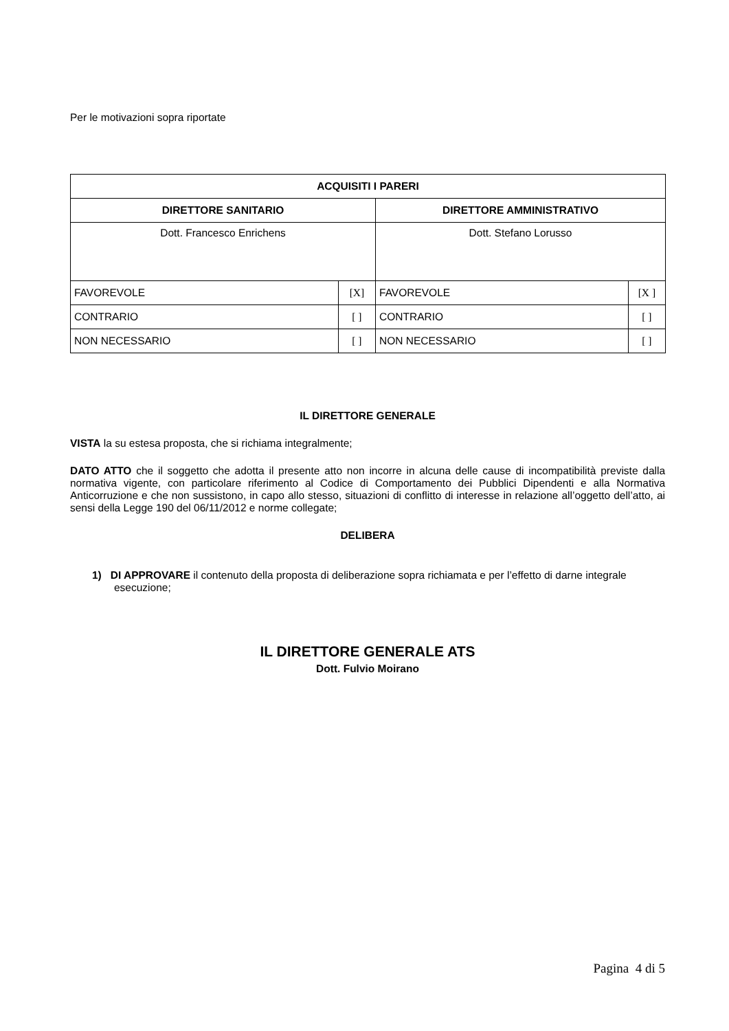Per le motivazioni sopra riportate
| ACQUISITI I PARERI | | | |
| DIRETTORE SANITARIO | | DIRETTORE AMMINISTRATIVO | |
| Dott. Francesco Enrichens | | Dott. Stefano Lorusso | |
| FAVOREVOLE | [X] | FAVOREVOLE | [X ] |
| CONTRARIO | [ ] | CONTRARIO | [ ] |
| NON NECESSARIO | [ ] | NON NECESSARIO | [ ] |
IL DIRETTORE GENERALE
VISTA la su estesa proposta, che si richiama integralmente;
DATO ATTO che il soggetto che adotta il presente atto non incorre in alcuna delle cause di incompatibilità previste dalla normativa vigente, con particolare riferimento al Codice di Comportamento dei Pubblici Dipendenti e alla Normativa Anticorruzione e che non sussistono, in capo allo stesso, situazioni di conflitto di interesse in relazione all’oggetto dell’atto, ai sensi della Legge 190 del 06/11/2012 e norme collegate;
DELIBERA
1) DI APPROVARE il contenuto della proposta di deliberazione sopra richiamata e per l’effetto di darne integrale esecuzione;
IL DIRETTORE GENERALE ATS
Dott. Fulvio Moirano
Pagina 4 di 5